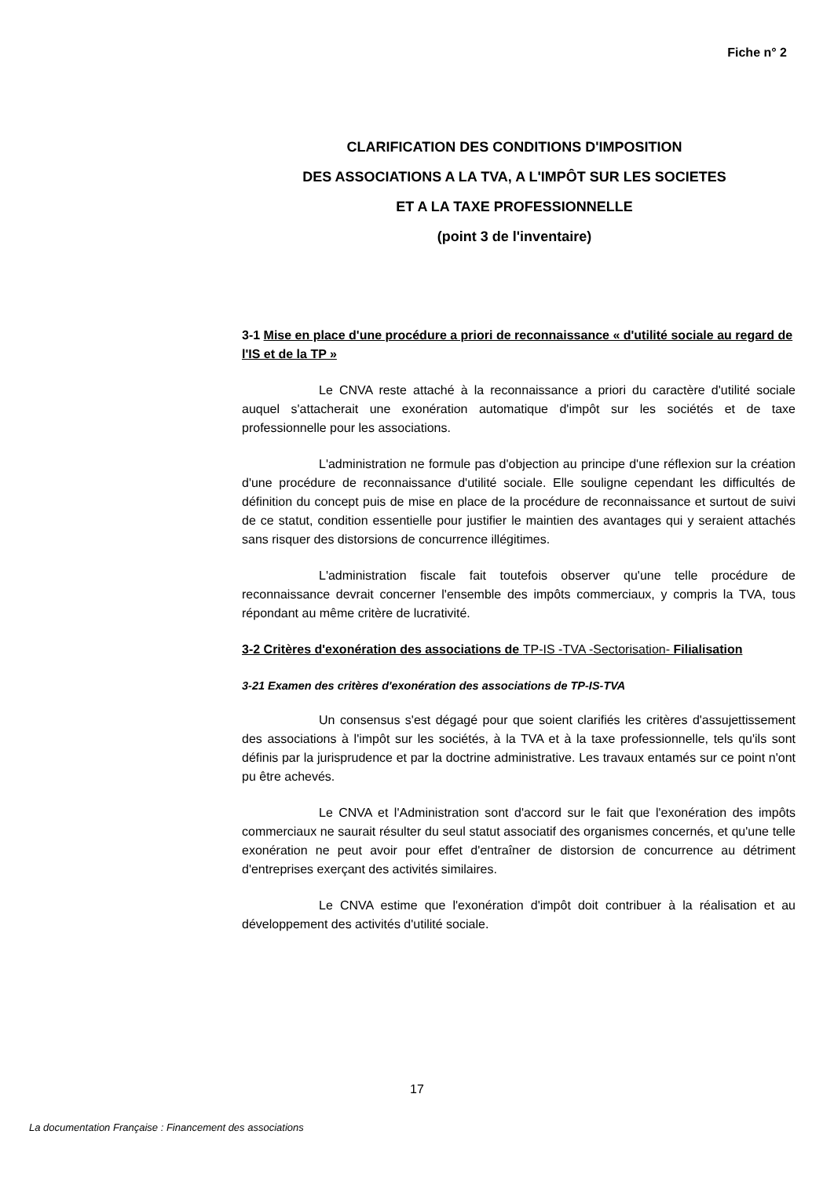Fiche n° 2
CLARIFICATION DES CONDITIONS D'IMPOSITION
DES ASSOCIATIONS A LA TVA, A L'IMPÔT SUR LES SOCIETES
ET A LA TAXE PROFESSIONNELLE
(point 3 de l'inventaire)
3-1 Mise en place d'une procédure a priori de reconnaissance « d'utilité sociale au regard de l'IS et de la TP »
Le CNVA reste attaché à la reconnaissance a priori du caractère d'utilité sociale auquel s'attacherait une exonération automatique d'impôt sur les sociétés et de taxe professionnelle pour les associations.
L'administration ne formule pas d'objection au principe d'une réflexion sur la création d'une procédure de reconnaissance d'utilité sociale. Elle souligne cependant les difficultés de définition du concept puis de mise en place de la procédure de reconnaissance et surtout de suivi de ce statut, condition essentielle pour justifier le maintien des avantages qui y seraient attachés sans risquer des distorsions de concurrence illégitimes.
L'administration fiscale fait toutefois observer qu'une telle procédure de reconnaissance devrait concerner l'ensemble des impôts commerciaux, y compris la TVA, tous répondant au même critère de lucrativité.
3-2 Critères d'exonération des associations de TP-IS -TVA -Sectorisation- Filialisation
3-21 Examen des critères d'exonération des associations de TP-IS-TVA
Un consensus s'est dégagé pour que soient clarifiés les critères d'assujettissement des associations à l'impôt sur les sociétés, à la TVA et à la taxe professionnelle, tels qu'ils sont définis par la jurisprudence et par la doctrine administrative. Les travaux entamés sur ce point n'ont pu être achevés.
Le CNVA et l'Administration sont d'accord sur le fait que l'exonération des impôts commerciaux ne saurait résulter du seul statut associatif des organismes concernés, et qu'une telle exonération ne peut avoir pour effet d'entraîner de distorsion de concurrence au détriment d'entreprises exerçant des activités similaires.
Le CNVA estime que l'exonération d'impôt doit contribuer à la réalisation et au développement des activités d'utilité sociale.
17
La documentation Française : Financement des associations